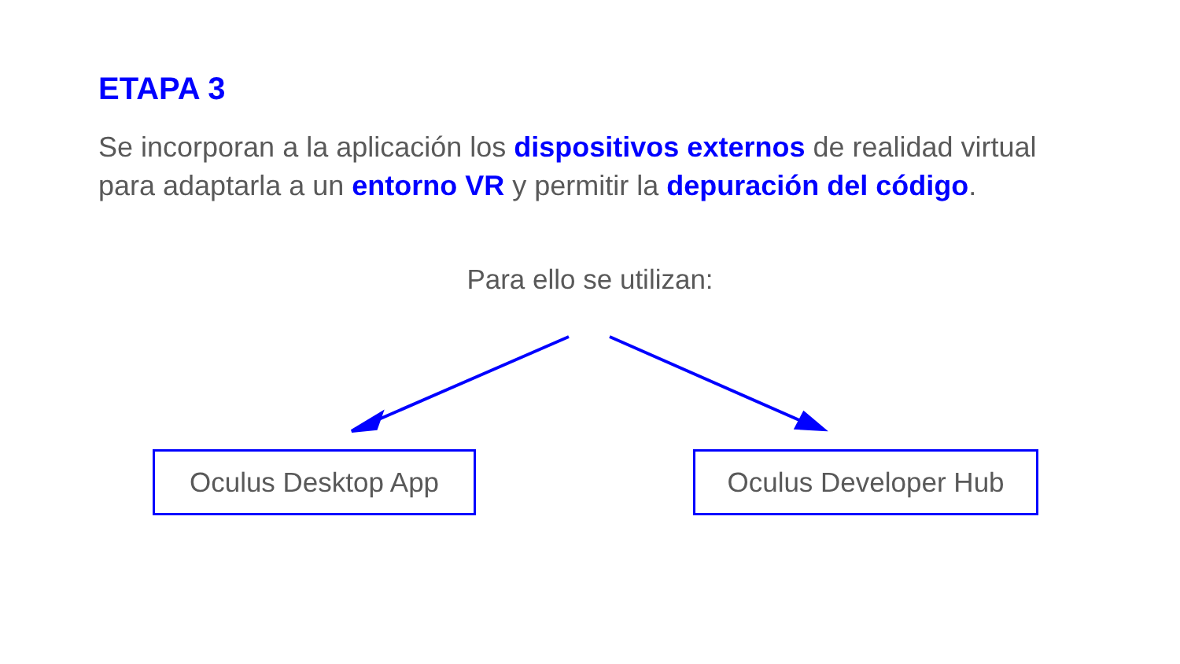ETAPA 3
Se incorporan a la aplicación los dispositivos externos de realidad virtual para adaptarla a un entorno VR y permitir la depuración del código.
Para ello se utilizan:
Oculus Desktop App Oculus Developer Hub